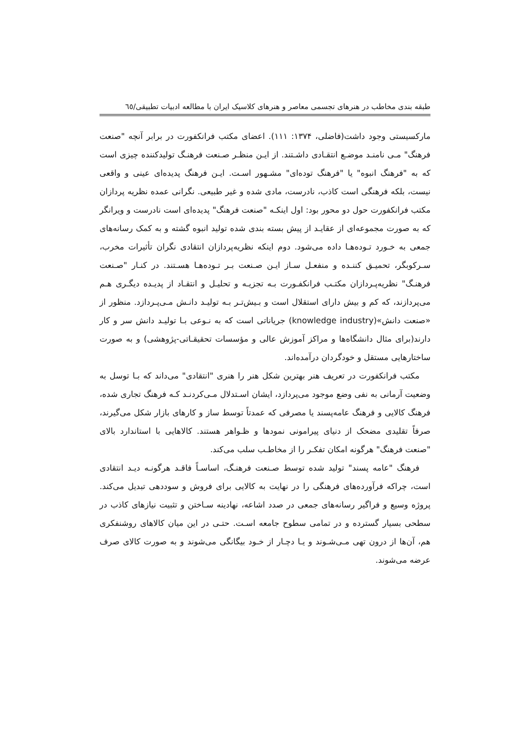طبقه بندی مخاطب در هنرهای تجسمی معاصر و هنرهای کلاسیک ایران با مطالعه ادبیات تطبیقی/٦٥
مارکسیستی وجود داشت(فاضلی، ۱۳۷۴: ۱۱۱). اعضای مکتب فرانکفورت در برابر آنچه "صنعت فرهنگ" مـی نامنـد موضـع انتقـادی داشـتند. از ایـن منظـر صـنعت فرهنـگ تولیدکننده چیزی است که به "فرهنگ انبوه" یا "فرهنگ توده‌ای" مشـهور اسـت. ایـن فرهنگ پدیده‌ای عینی و واقعی نیست، بلکه فرهنگی است کاذب، نادرست، مادی شده و غیر طبیعی. نگرانی عمده نظریه پردازان مکتب فرانکفورت حول دو محور بود: اول اینکـه "صنعت فرهنگ" پدیده‌ای است نادرست و ویرانگر که به صورت مجموعه‌ای از عقایـد از پیش بسته بندی شده تولید انبوه گشته و به کمک رسانه‌های جمعی به خـورد تـوده‌هـا داده می‌شود. دوم اینکه نظریه‌پردازان انتقادی نگران تأثیرات مخرب، سـرکوبگر، تحمیـق کننـده و منفعـل سـاز ایـن صـنعت بـر تـوده‌هـا هسـتند. در کنـار "صـنعت فرهنـگ" نظریه‌پـردازان مکتـب فرانکفـورت بـه تجزیـه و تحلیـل و انتقـاد از پدیـده دیگـری هـم می‌پردازند، که کم و بیش دارای استقلال است و بـیش‌تـر بـه تولیـد دانـش مـی‌پـردازد. منظور از «صنعت دانش»(knowledge industry) جریاناتی است که به نـوعی بـا تولیـد دانش سر و کار دارند(برای مثال دانشگاه‌ها و مراکز آموزش عالی و مؤسسات تحقیقـاتی-پژوهشی) و به صورت ساختارهایی مستقل و خودگردان درآمده‌اند.
مکتب فرانکفورت در تعریف هنر بهترین شکل هنر را هنری "انتقادی" می‌داند که بـا توسل به وضعیت آرمانی به نفی وضع موجود می‌پردازد، ایشان اسـتدلال مـی‌کردنـد کـه فرهنگ تجاری شده، فرهنگ کالایی و فرهنگ عامه‌پسند یا مصرفی که عمدتاً توسط ساز و کارهای بازار شکل می‌گیرند، صرفاً تقلیدی مضحک از دنیای پیرامونی نمودها و ظـواهر هستند. کالاهایی با استاندارد بالای "صنعت فرهنگ" هرگونه امکان تفکـر را از مخاطـب سلب می‌کند.
فرهنگ "عامه پسند" تولید شده توسط صـنعت فرهنـگ، اساسـاً فاقـد هرگونـه دیـد انتقادی است، چراکه فرآورده‌های فرهنگی را در نهایت به کالایی برای فروش و سوددهی تبدیل می‌کند. پروژه وسیع و فراگیر رسانه‌های جمعی در صدد اشاعه، نهادینه سـاختن و تثبیت نیازهای کاذب در سطحی بسیار گسترده و در تمامی سطوح جامعه اسـت. حتـی در این میان کالاهای روشنفکری هم، آن‌ها از درون تهی مـی‌شـوند و یـا دچـار از خـود بیگانگی می‌شوند و به صورت کالای صرف عرضه می‌شوند.